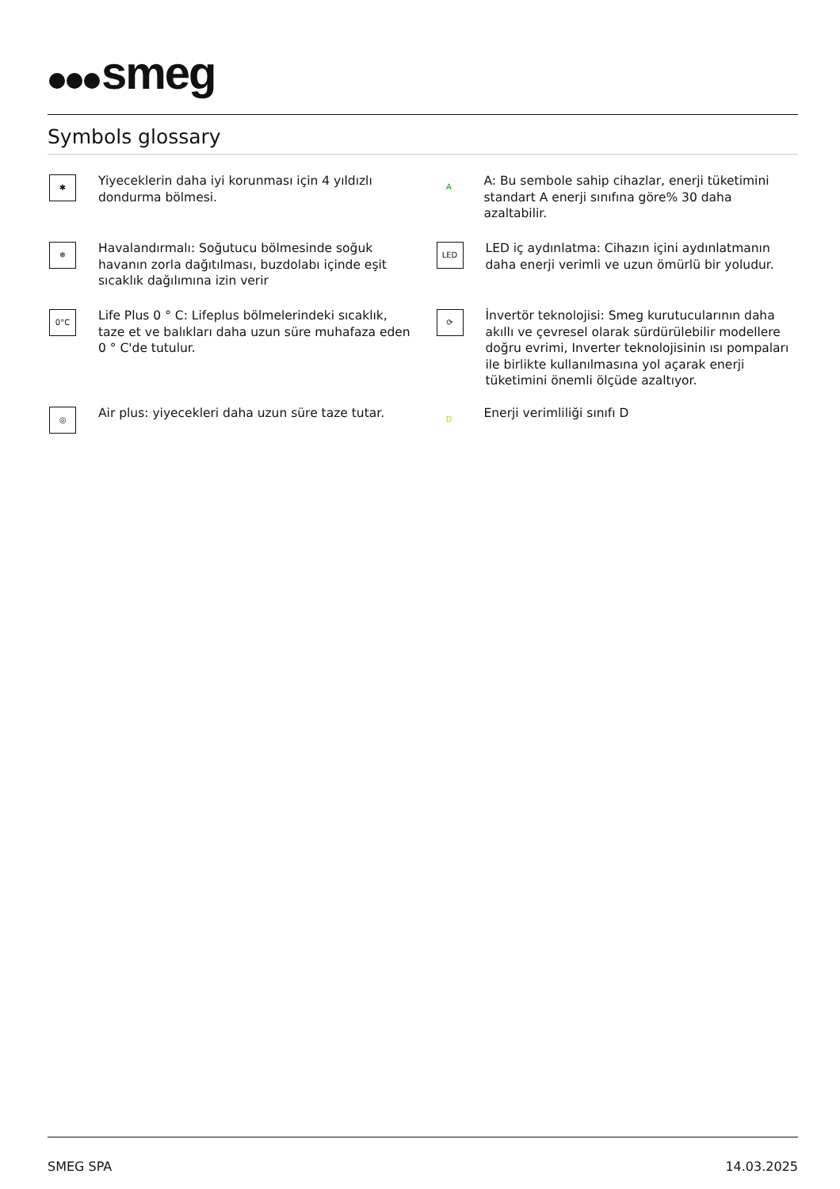smeg
Symbols glossary
✱
Yiyeceklerin daha iyi korunması için 4 yıldızlı dondurma bölmesi.
A
A: Bu sembole sahip cihazlar, enerji tüketimini standart A enerji sınıfına göre% 30 daha azaltabilir.
❄
Havalandırmalı: Soğutucu bölmesinde soğuk havanın zorla dağıtılması, buzdolabı içinde eşit sıcaklık dağılımına izin verir
LED
LED iç aydınlatma: Cihazın içini aydınlatmanın daha enerji verimli ve uzun ömürlü bir yoludur.
0°C
Life Plus 0 ° C: Lifeplus bölmelerindeki sıcaklık, taze et ve balıkları daha uzun süre muhafaza eden 0 ° C'de tutulur.
⟳
İnvertör teknolojisi: Smeg kurutucularının daha akıllı ve çevresel olarak sürdürülebilir modellere doğru evrimi, Inverter teknolojisinin ısı pompaları ile birlikte kullanılmasına yol açarak enerji tüketimini önemli ölçüde azaltıyor.
◎
Air plus: yiyecekleri daha uzun süre taze tutar.
D
Enerji verimliliği sınıfı D
SMEG SPA 14.03.2025